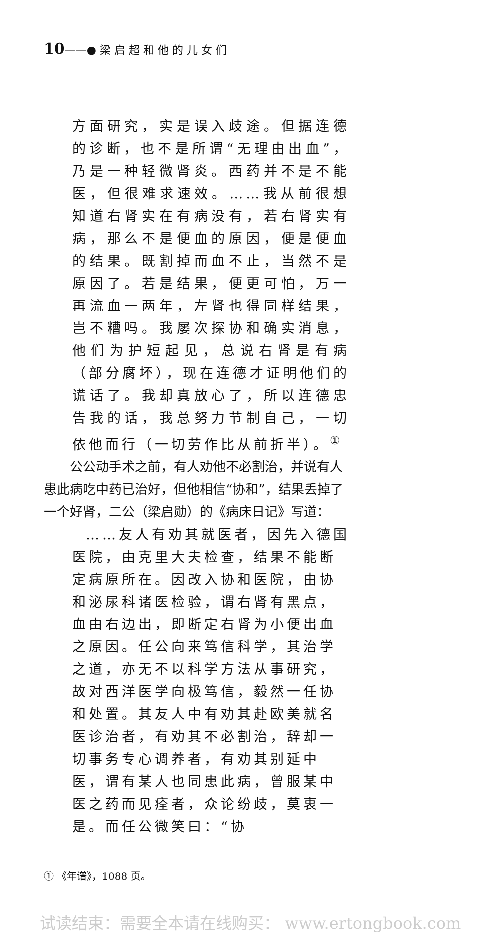10——● 梁 启 超 和 他 的 儿 女 们
方面研究，实是误入歧途。但据连德的诊断，也不是所谓“无理由出血”，乃是一种轻微肾炎。西药并不是不能医，但很难求速效。……我从前很想知道右肾实在有病没有，若右肾实有病，那么不是便血的原因，便是便血的结果。既割掉而血不止，当然不是原因了。若是结果，便更可怕，万一再流血一两年，左肾也得同样结果，岂不糟吗。我屡次探协和确实消息，他们为护短起见，总说右肾是有病（部分腐坏），现在连德才证明他们的谎话了。我却真放心了，所以连德忠告我的话，我总努力节制自己，一切依他而行（一切劳作比从前折半）。<sup>①</sup>
公公动手术之前，有人劝他不必割治，并说有人患此病吃中药已治好，但他相信“协和”，结果丢掉了一个好肾，二公（梁启勋）的《病床日记》写道：
……友人有劝其就医者，因先入德国医院，由克里大夫检查，结果不能断定病原所在。因改入协和医院，由协和泌尿科诸医检验，谓右肾有黑点，血由右边出，即断定右肾为小便出血之原因。任公向来笃信科学，其治学之道，亦无不以科学方法从事研究，故对西洋医学向极笃信，毅然一任协和处置。其友人中有劝其赴欧美就名医诊治者，有劝其不必割治，辞却一切事务专心调养者，有劝其别延中医，谓有某人也同患此病，曾服某中医之药而见痊者，众论纷歧，莫衷一是。而任公微笑曰：“协
① 《年谱》，1088 页。
试读结束：需要全本请在线购买： www.ertongbook.com